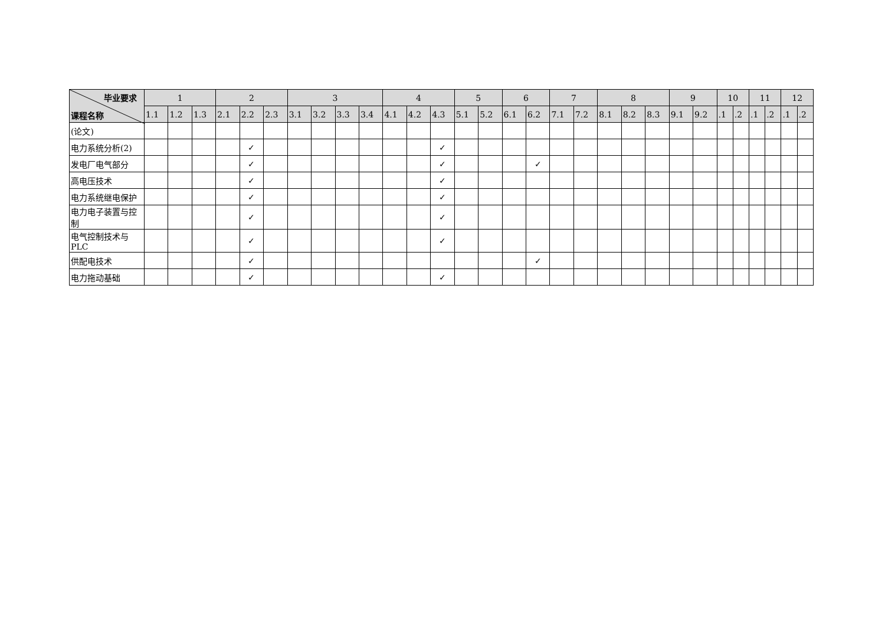| 毕业要求 课程名称 | 1 | | | 2 | | | 3 | | | | 4 | | | 5 | | 6 | | 7 | | 8 | | | 9 | | 10 | | 11 | | 12 | |
| --- | --- | --- | --- | --- | --- | --- | --- | --- | --- | --- | --- | --- | --- | --- | --- | --- | --- | --- | --- | --- | --- | --- | --- | --- | --- | --- | --- | --- | --- | --- |
| | 1.1 | 1.2 | 1.3 | 2.1 | 2.2 | 2.3 | 3.1 | 3.2 | 3.3 | 3.4 | 4.1 | 4.2 | 4.3 | 5.1 | 5.2 | 6.1 | 6.2 | 7.1 | 7.2 | 8.1 | 8.2 | 8.3 | 9.1 | 9.2 | .1 | .2 | .1 | .2 | .1 | .2 |
| (论文) | | | | | | | | | | | | | | | | | | | | | | | | | | | | | | |
| 电力系统分析(2) | | | | | ✓ | | | | | | | | ✓ | | | | | | | | | | | | | | | | | |
| 发电厂电气部分 | | | | | ✓ | | | | | | | | ✓ | | | | ✓ | | | | | | | | | | | | | |
| 高电压技术 | | | | | ✓ | | | | | | | | ✓ | | | | | | | | | | | | | | | | | |
| 电力系统继电保护 | | | | | ✓ | | | | | | | | ✓ | | | | | | | | | | | | | | | | | |
| 电力电子装置与控制 | | | | | ✓ | | | | | | | | ✓ | | | | | | | | | | | | | | | | | |
| 电气控制技术与PLC | | | | | ✓ | | | | | | | | ✓ | | | | | | | | | | | | | | | | | |
| 供配电技术 | | | | | ✓ | | | | | | | | | | | | ✓ | | | | | | | | | | | | | |
| 电力拖动基础 | | | | | ✓ | | | | | | | | ✓ | | | | | | | | | | | | | | | | | |